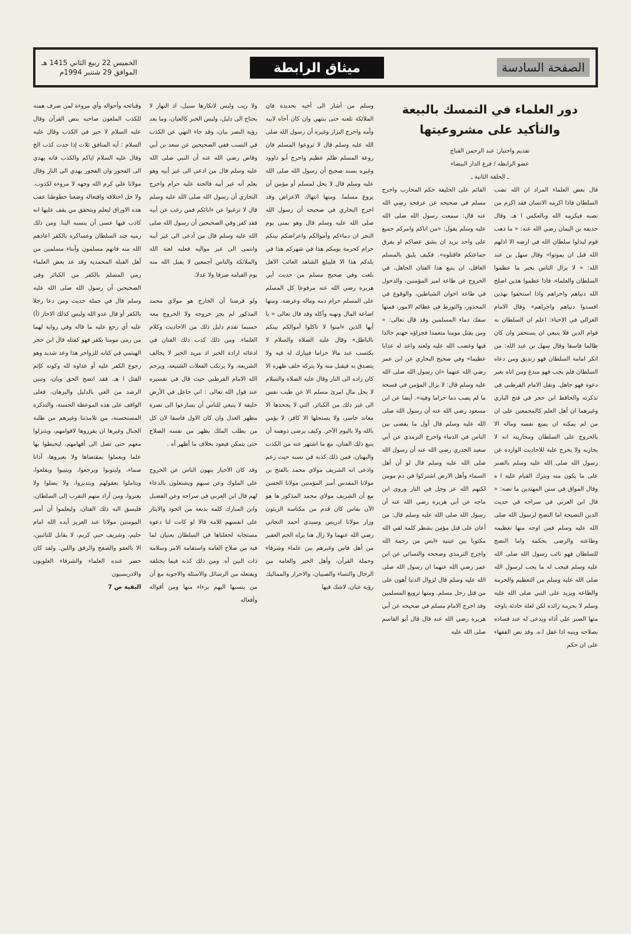الصفحة السادسة ميثاق الرابطة
الخميس 22 ربيع الثاني 1415 هـ
الموافق 29 شتنبر 1994م
دور العلماء في التمسك بالبيعة والتأكيد على مشروعيتها
تقديم واختيار: عبد الرحمن القباج
عضو الرابطة / فرع الدار البيضاء
ـ الحلقة الثانية ـ
قال بعض العلماء المراد ان الله نصب السلطان فاذا اكرمه الانسان فقد اكرم من نصبه فيكرمه الله وبالعكس ا هـ. وقال حذيفة بن اليمان رضي الله عنه: « ما ذهب قوم ليذلوا سلطان الله في ارضه الا اذلهم الله قبل ان يموتوا» وقال سهل بن عبد الله: « لا يزال الناس بخير ما عظموا السلطان والعلماء، فاذا عظموا هذين اصلح الله دنياهم واخراهم واذا استخفوا بهذين افسدوا دنياهم واخراهم» وقال الامام الغزالي في الاحياء: اعلم ان السلطان به قوام الدين فلا ينبغي ان يستحقر وان كان ظالما فاسقا وقال سهل بن عبد الله: من انكر امامة السلطان فهو زنديق ومن دعاه السلطان فلم يجب فهو مبدع ومن اتاه بغير دعوة فهو جاهل. ونقل الامام القرطبي في تذكرته والحافظ ابن حجر في فتح الباري وغيرهما ان أهل العلم كالمجمعين على ان من لم يمكنه ان يمنع نفسه وماله الا بالخروج على السلطان ومحاربته انه لا يحاربه ولا يخرج عليه للاحاديث الواردة عن رسول الله صلى الله عليه وسلم بالصبر على ما يكون منه وبترك القيام عليه ا ه وقال المواق في سنن المهتدين ما نصه: « قال ابن العربي في سراجه في حديث الدين النصيحة اما النصح لرسول الله صلى الله عليه وسلم فمن اوجه منها تعظيمه وطاعته والرضى بحكمه واما النصح للسلطان فهو نائب رسول الله صلى الله عليه وسلم فيجب له ما يجب لرسول الله صلى الله عليه وسلم من التعظيم والحرمة والطاعة ويزيد على النبي صلى الله عليه وسلم لا بحرمة زائدة لكن لعلة حادثة باوجه منها الصبر على أذاه ويدعى له عند فساده بصلاحه وينبه اذا غفل ا.ه. وقد نص الفقهاء على ان حكم
القائم على الخليفة حكم المحارب واخرج مسلم في صحيحه عن عرفجة رضي الله عنه قال: سمعت رسول الله صلى الله عليه وسلم يقول: «من اتاكم وامركم جميع على واحد يريد ان يشق عصاكم او يفرق جماعتكم فاقتلوه». فكيف يليق بالمسلم العاقل، ان يتبع هذا الفتان الجاهل، في الخروج عن طاعة امير المؤمنين، والدخول في طاعة اخوان الشياطين، والوقوع في المحذور، والتورط في عظائم الامور، فمنها سفك دماء المسلمين وقد قال تعالى: « ومن يقتل مومنا متعمدا فجزاؤه جهنم خالدا فيها وغضب الله عليه ولعنه واعد له عذابا عظيما» وفي صحيح البخاري عن ابن عمر رضي الله عنهما «ان رسول الله صلى الله عليه وسلم قال: لا يزال المؤمن في فسحة ما لم يصب دما حراما وفيه». أيضا عن ابن مسعود رضي الله عنه أن رسول الله صلى الله عليه وسلم قال أول ما يقضى بين الناس في الدماء واخرج الترمذي عن أبي سعيد الخدري رضي الله عنه أن رسول الله صلى الله عليه وسلم قال لو أن أهل السماء وأهل الارض اشتركوا في دم مومن لكبهم الله عز وجل في النار وروى ابن ماجه عن أبي هريرة رضي الله عنه أن رسول الله صلى الله عليه وسلم قال: من أعان على قتل مؤمن بشطر كلمة لقي الله مكتوبا بين عينيه ءايس من رحمة الله واخرج الترمذي وصححه والنسائي عن ابن عمر رضي الله عنهما ان رسول الله صلى الله عليه وسلم قال لزوال الدنيا أهون على من قتل رجل مسلم. ومنها ترويع المسلمين وقد اخرج الامام مسلم في صحيحه عن أبي هريرة رضي الله عنه قال قال أبو القاسم صلى الله عليه
وسلم من أشار الى أخيه بحديدة فان الملائكة تلعنه حتى ينتهي وان كان أخاه لابيه وأمه واخرج البزار وغيره أن رسول الله صلى الله عليه وسلم قال لا تروعوا المسلم فان روعة المسلم ظلم عظيم واخرج أبو داوود وغيره بسند صحيح أن رسول الله صلى الله عليه وسلم قال لا يحل لمسلم أو مؤمن أن يروع مسلما. ومنها انتهاك الاعراض وقد اخرج البخاري في صحيحه أن رسول الله صلى الله عليه وسلم قال وهو بمنى يوم النحر ان دماءكم وأموالكم واعراضكم بينكم حرام كحرمة يومكم هذا في شهركم هذا في بلدكم هذا الا فليبلغ الشاهد الغائب الاهل بلغت وفي صحيح مسلم من حديث أبي هريرة رضي الله عنه مرفوعا كل المسلم على المسلم حرام دمه وماله وعرضه. ومنها اضاعة المال ونهبه وأكله وقد قال تعالى « يا أيها الذين ءامنوا لا تاكلوا أموالكم بينكم بالباطل» وقال عليه الصلاة والسلام لا يكتسب عبد مالا حراما فيبارك له فيه ولا يتصدق به فيقبل منه ولا يتركه خلف ظهره الا كان زاده الى النار وقال عليه الصلاة والسلام لا يحل مال امرئ مسلم الا عن طيب نفس الى غير ذلك من الكبائر، التي لا يجحدها الا معاند خاسر، ولا يستحلها الا كافر، لا يؤمن بالله ولا باليوم الآخر. وكيف يرضى ذوهمة أن يتبع ذلك الفتان، مع ما اشتهر عنه من الكذب والبهتان، فمن ذلك كذبه في نسبه حيث زعم وادعى انه الشريف مولاي محمد بالفتح بن مولانا المقدس أمير المؤمنين مولانا الحسن مع أن الشريف مولاي محمد المذكور ها هو الآن بفاس كان قدم من مكناسة الزيتون وزار مولانا ادريس وسيدي أحمد التجاني رضي الله عنهما ولا زال هنا يراه الجم الغفير من أهل فاس وغيرهم بين علماء وشرفاء وحملة القرآن، وأهل الخير والعامة من الرجال والنساء والصبيان، والاحرار والمماليك رؤية عيان، لاشك فيها
ولا ريب وليس لانكارها سبيل، اذ النهار لا يحتاج الى دليل، وليس الخبر كالعيان، وما بعد رؤية البصر بيان، وقد جاء النهي عن الكذب في النسب ففي الصحيحين عن سعد بن أبي وقاص رضي الله عنه أن النبي صلى الله عليه وسلم قال من ادعى الى غير أبيه وهو يعلم أنه غير أبيه فالجنة عليه حرام واخرج البخاري أن رسول الله صلى الله عليه وسلم قال لا ترغبوا عن ءابائكم فمن رغب عن أبيه فقد كفر وفي الصحيحين أن رسول الله صلى الله عليه وسلم قال من أدعى الى غير أبيه وانتمى الى غير مواليه فعليه لعنة الله والملائكة والناس أجمعين لا يقبل الله منه يوم القيامة صرفا ولا عدلا.
ولو فرضنا أن الخارج هو مولاي محمد المذكور لم يجز خروجه ولا الخروج معه حسبما تقدم دليل ذلك من الاحاديث وكلام العلماء. ومن ذلك كذب ذلك الفتان في ادعائه ارادة الخير اذ مريد الخير لا يخالف الشريعة، ولا يرتكب الفعلات الشنيعة، ويرحم الله الامام القرطبي حيث قال في تفسيره عند قول الله تعالى : اني جاعل في الأرض خليفة لا ينبغي للناس أن يسارعوا الى نصرة مظهر العدل وان كان الاول فاسقا لان كل من يطلب الملك يظهر من نفسه الصلاح حتى يتمكن فيعود بخلاف ما أظهر أه .
وقد كان الاخيار ينهون الناس عن الخروج على الملوك وعن سبهم ويشتغلون بالدعاء لهم قال ابن العربي في سراجه وعن الفضيل وابن المبارك كلمة بديعة من الجود والايثار على انفسهم للامة قالا لو كانت لنا دعوة مستجابة لجعلناها في السلطان يعنيان لما فيه من صلاح العامة واستقامة الامر وسلامة ذات البين أه. ومن ذلك كذبه فيما يختلقه ويفتعله من الرسائل والاسئلة والاجوبة مع أن من ينسبها اليهم برءاء منها ومن أقواله وأفعاله
وقبائحه وأحواله وأي مروءة لمن صرف همته للكذب الملعون صاحبه بنص القرآن وقال عليه السلام لا خير في الكذب وقال عليه السلام : آية المنافق ثلاث إذا حدث كذب الخ وقال عليه السلام اياكم والكذب فانه يهدي الى الفجور وان الفجور يهدي الى النار وقال مولانا علي كرم الله وجهه لا مروءة لكذوب. ولا جل اختلاقه وافتعاله وضعنا خطوطنا عقب هذه الاوراق ليعلم ويتحقق من يقف عليها انه كاذب فيها عسى أن ينسبه الينا. ومن ذلك رميه جند السلطان وعساكره بالكفر اعاذهم الله منه فانهم مسلمون وأبناء مسلمين من أهل القبلة المحمدية وقد عد بعض العلماء رمي المسلم بالكفر من الكبائر وفي الصحيحين أن رسول الله صلى الله عليه وسلم قال في جملة حديث ومن دعا رجلا بالكفر أو قال عدو الله وليس كذلك الاحاز (أ) عليه أي رجع عليه ما قاله وفي رواية لهما من رمى مومنا بكفر فهو كقتله قال ابن حجر الهيتمي في كتابه للزواجر هذا وعد شديد وهو رجوع الكفر عليه أو عداوة لله وكونه كإثم القتل ا هـ. فقد اتضح الحق وبان، وتبين الرشد من الغي بالدليل والبرهان، فعلى الواقف على هذه الموعظة الحسنة، والتذكرة المستحسنة، من تلامذتنا وغيرهم من طلبة الجبال وغيرها ان يقرروها لاقوامهم، ويتنزلوا معهم حتى تصل الى أفهامهم، ليحيطوا بها علما ويعملوا بمقتضاها ولا يعيروها، آذانا صماء، وليتوبوا ويرجعوا، وينيبوا ويقلعوا، ويتاملوا بعقولهم ويتدبروا، ولا يضلوا ولا يغتروا، ومن أراد منهم التقرب إلى السلطان، فليسق اليه ذلك الفتان، وليعلموا أن أمير المومنين مولانا عبد العزيز أيده الله امام حليم، وشريف حيي كريم، لا يقابل للتائبين، الا بالعفو والصفح والرفق واللين. ولقد كان حضر عنده العلماء والشرفاء العلويون والادريسيون
البقية ص 7